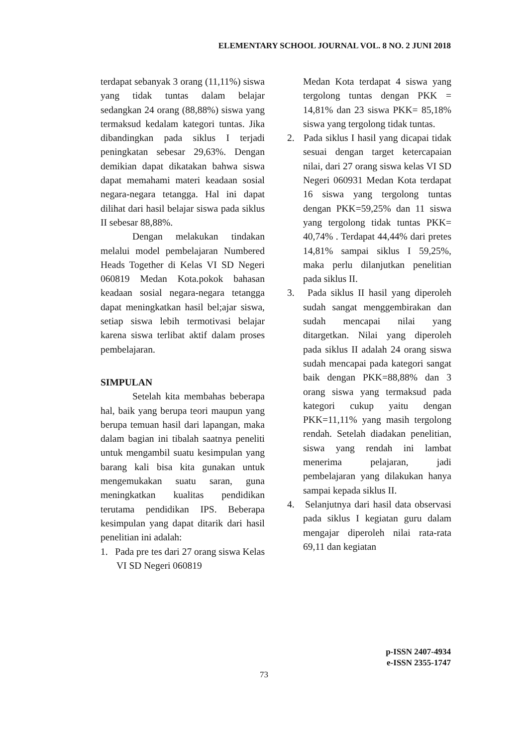ELEMENTARY SCHOOL JOURNAL VOL. 8 NO. 2 JUNI 2018
terdapat sebanyak 3 orang (11,11%) siswa yang tidak tuntas dalam belajar sedangkan 24 orang (88,88%) siswa yang termaksud kedalam kategori tuntas. Jika dibandingkan pada siklus I terjadi peningkatan sebesar 29,63%. Dengan demikian dapat dikatakan bahwa siswa dapat memahami materi keadaan sosial negara-negara tetangga. Hal ini dapat dilihat dari hasil belajar siswa pada siklus II sebesar 88,88%.
Dengan melakukan tindakan melalui model pembelajaran Numbered Heads Together di Kelas VI SD Negeri 060819 Medan Kota.pokok bahasan keadaan sosial negara-negara tetangga dapat meningkatkan hasil bel;ajar siswa, setiap siswa lebih termotivasi belajar karena siswa terlibat aktif dalam proses pembelajaran.
SIMPULAN
Setelah kita membahas beberapa hal, baik yang berupa teori maupun yang berupa temuan hasil dari lapangan, maka dalam bagian ini tibalah saatnya peneliti untuk mengambil suatu kesimpulan yang barang kali bisa kita gunakan untuk mengemukakan suatu saran, guna meningkatkan kualitas pendidikan terutama pendidikan IPS. Beberapa kesimpulan yang dapat ditarik dari hasil penelitian ini adalah:
1. Pada pre tes dari 27 orang siswa Kelas VI SD Negeri 060819
Medan Kota terdapat 4 siswa yang tergolong tuntas dengan PKK = 14,81% dan 23 siswa PKK= 85,18% siswa yang tergolong tidak tuntas.
2. Pada siklus I hasil yang dicapai tidak sesuai dengan target ketercapaian nilai, dari 27 orang siswa kelas VI SD Negeri 060931 Medan Kota terdapat 16 siswa yang tergolong tuntas dengan PKK=59,25% dan 11 siswa yang tergolong tidak tuntas PKK= 40,74% . Terdapat 44,44% dari pretes 14,81% sampai siklus I 59,25%, maka perlu dilanjutkan penelitian pada siklus II.
3. Pada siklus II hasil yang diperoleh sudah sangat menggembirakan dan sudah mencapai nilai yang ditargetkan. Nilai yang diperoleh pada siklus II adalah 24 orang siswa sudah mencapai pada kategori sangat baik dengan PKK=88,88% dan 3 orang siswa yang termaksud pada kategori cukup yaitu dengan PKK=11,11% yang masih tergolong rendah. Setelah diadakan penelitian, siswa yang rendah ini lambat menerima pelajaran, jadi pembelajaran yang dilakukan hanya sampai kepada siklus II.
4. Selanjutnya dari hasil data observasi pada siklus I kegiatan guru dalam mengajar diperoleh nilai rata-rata 69,11 dan kegiatan
p-ISSN 2407-4934
e-ISSN 2355-1747
73